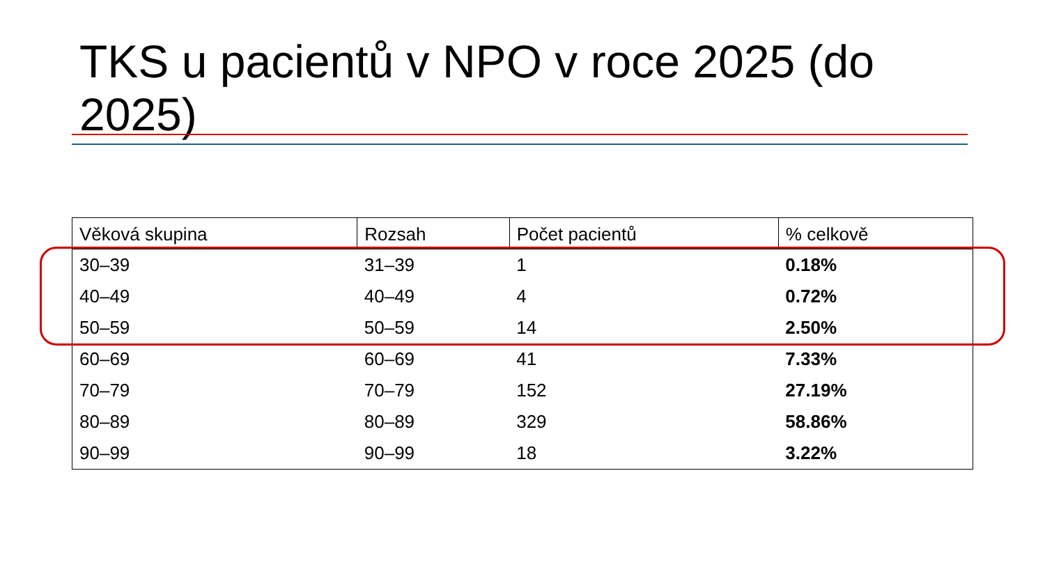TKS u pacientů v NPO v roce 2025 (do 2025)
| Věková skupina | Rozsah | Počet pacientů | % celkově |
| --- | --- | --- | --- |
| 30–39 | 31–39 | 1 | 0.18% |
| 40–49 | 40–49 | 4 | 0.72% |
| 50–59 | 50–59 | 14 | 2.50% |
| 60–69 | 60–69 | 41 | 7.33% |
| 70–79 | 70–79 | 152 | 27.19% |
| 80–89 | 80–89 | 329 | 58.86% |
| 90–99 | 90–99 | 18 | 3.22% |